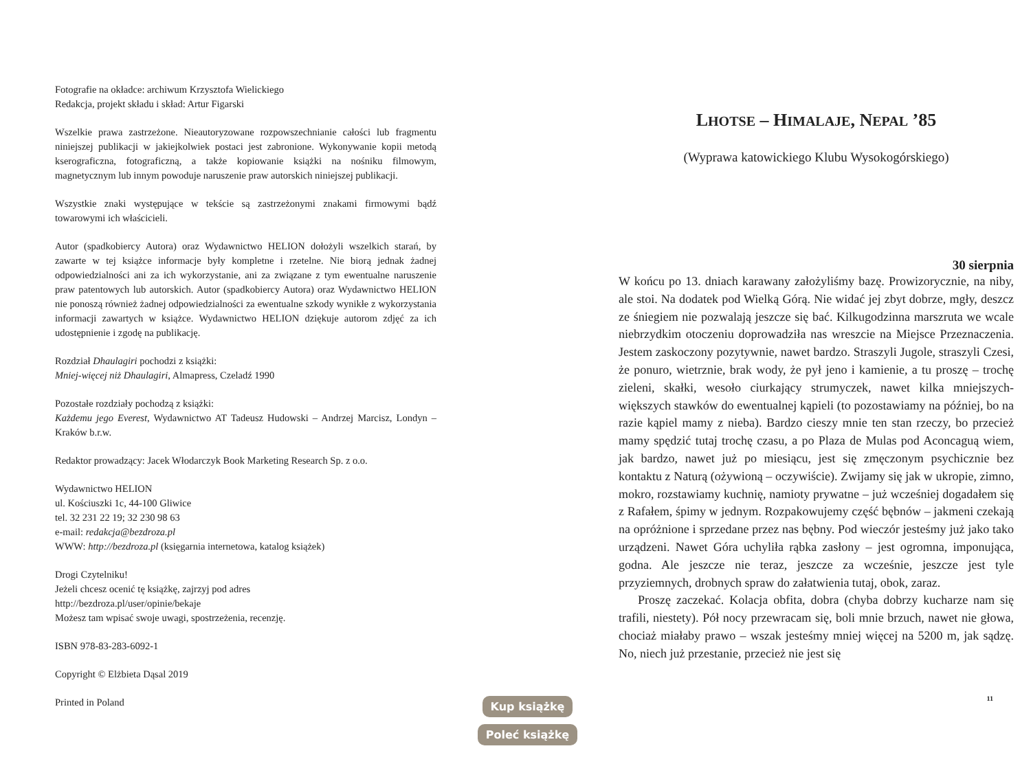Fotografie na okładce: archiwum Krzysztofa Wielickiego
Redakcja, projekt składu i skład: Artur Figarski
Wszelkie prawa zastrzeżone. Nieautoryzowane rozpowszechnianie całości lub fragmentu niniejszej publikacji w jakiejkolwiek postaci jest zabronione. Wykonywanie kopii metodą kserograficzna, fotograficzną, a także kopiowanie książki na nośniku filmowym, magnetycznym lub innym powoduje naruszenie praw autorskich niniejszej publikacji.
Wszystkie znaki występujące w tekście są zastrzeżonymi znakami firmowymi bądź towarowymi ich właścicieli.
Autor (spadkobiercy Autora) oraz Wydawnictwo HELION dołożyli wszelkich starań, by zawarte w tej książce informacje były kompletne i rzetelne. Nie biorą jednak żadnej odpowiedzialności ani za ich wykorzystanie, ani za związane z tym ewentualne naruszenie praw patentowych lub autorskich. Autor (spadkobiercy Autora) oraz Wydawnictwo HELION nie ponoszą również żadnej odpowiedzialności za ewentualne szkody wynikłe z wykorzystania informacji zawartych w książce. Wydawnictwo HELION dziękuje autorom zdjęć za ich udostępnienie i zgodę na publikację.
Rozdział Dhaulagiri pochodzi z książki:
Mniej-więcej niż Dhaulagiri, Almapress, Czeladź 1990
Pozostałe rozdziały pochodzą z książki:
Każdemu jego Everest, Wydawnictwo AT Tadeusz Hudowski – Andrzej Marcisz, Londyn – Kraków b.r.w.
Redaktor prowadzący: Jacek Włodarczyk Book Marketing Research Sp. z o.o.
Wydawnictwo HELION
ul. Kościuszki 1c, 44-100 Gliwice
tel. 32 231 22 19; 32 230 98 63
e-mail: redakcja@bezdroza.pl
WWW: http://bezdroza.pl (księgarnia internetowa, katalog książek)
Drogi Czytelniku!
Jeżeli chcesz ocenić tę książkę, zajrzyj pod adres
http://bezdroza.pl/user/opinie/bekaje
Możesz tam wpisać swoje uwagi, spostrzeżenia, recenzję.
ISBN 978-83-283-6092-1
Copyright © Elżbieta Dąsal 2019
Printed in Poland
Kup książkę
Poleć książkę
LHOTSE – HIMALAJE, NEPAL ’85
(Wyprawa katowickiego Klubu Wysokogórskiego)
30 sierpnia
W końcu po 13. dniach karawany założyliśmy bazę. Prowizorycznie, na niby, ale stoi. Na dodatek pod Wielką Górą. Nie widać jej zbyt dobrze, mgły, deszcz ze śniegiem nie pozwalają jeszcze się bać. Kilku­godzinna marszruta we wcale niebrzydkim otoczeniu doprowadziła nas wreszcie na Miejsce Przeznaczenia. Jestem zaskoczony pozytywnie, na­wet bardzo. Straszyli Jugole, straszyli Czesi, że ponuro, wietrznie, brak wody, że pył jeno i kamienie, a tu proszę – trochę zieleni, skałki, wesoło ciurkający strumyczek, nawet kilka mniejszych-większych stawków do ewentualnej kąpieli (to pozostawiamy na później, bo na razie kąpiel mamy z nieba). Bardzo cieszy mnie ten stan rzeczy, bo przecież mamy spędzić tutaj trochę czasu, a po Plaza de Mulas pod Aconcaguą wiem, jak bardzo, nawet już po miesiącu, jest się zmęczonym psychicznie bez kontaktu z Naturą (ożywioną – oczywiście). Zwijamy się jak w ukro­pie, zimno, mokro, rozstawiamy kuchnię, namioty prywatne – już wcześniej dogadałem się z Rafałem, śpimy w jednym. Rozpakowuje­my część bębnów – jakmeni czekają na opróżnione i sprzedane przez nas bębny. Pod wieczór jesteśmy już jako tako urządzeni. Nawet Góra uchyliła rąbka zasłony – jest ogromna, imponująca, godna. Ale jeszcze nie teraz, jeszcze za wcześnie, jeszcze jest tyle przyziemnych, drobnych spraw do załatwienia tutaj, obok, zaraz.
Proszę zaczekać. Kolacja obfita, dobra (chyba dobrzy kucharze nam się trafili, niestety). Pół nocy przewracam się, boli mnie brzuch, nawet nie głowa, chociaż miałaby prawo – wszak jesteśmy mniej wię­cej na 5200 m, jak sądzę. No, niech już przestanie, przecież nie jest się
11